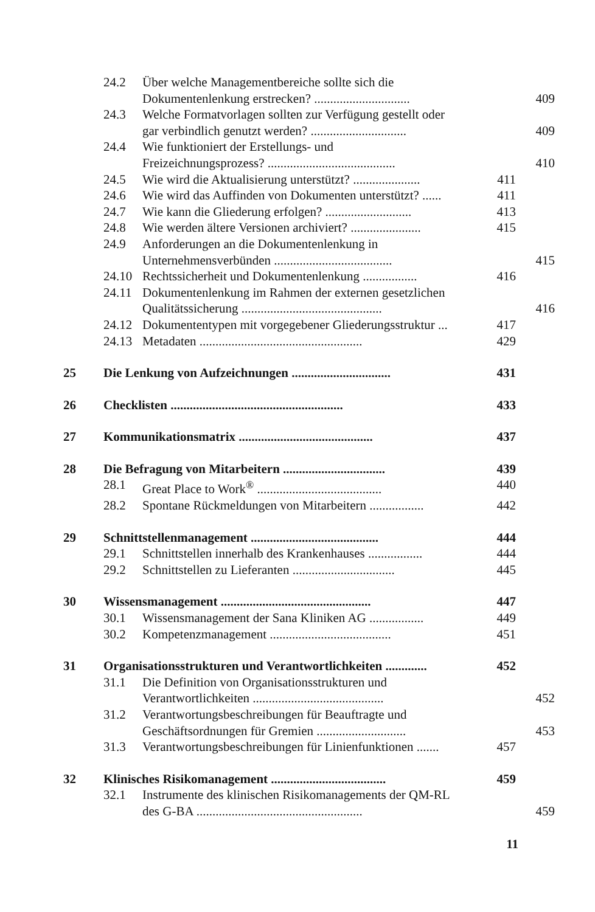24.2 Über welche Managementbereiche sollte sich die
Dokumentenlenkung erstrecken? .............................. 409
24.3 Welche Formatvorlagen sollten zur Verfügung gestellt oder
gar verbindlich genutzt werden? .............................. 409
24.4 Wie funktioniert der Erstellungs- und
Freizeichnungsprozess? ........................................ 410
24.5 Wie wird die Aktualisierung unterstützt? ..................... 411
24.6 Wie wird das Auffinden von Dokumenten unterstützt? ...... 411
24.7 Wie kann die Gliederung erfolgen? ........................... 413
24.8 Wie werden ältere Versionen archiviert? ...................... 415
24.9 Anforderungen an die Dokumentenlenkung in
Unternehmensverbünden ..................................... 415
24.10 Rechtssicherheit und Dokumentenlenkung ................. 416
24.11 Dokumentenlenkung im Rahmen der externen gesetzlichen
Qualitätssicherung ............................................ 416
24.12 Dokumententypen mit vorgegebener Gliederungsstruktur ... 417
24.13 Metadaten ................................................... 429
25 Die Lenkung von Aufzeichnungen ............................... 431
26 Checklisten ...................................................... 433
27 Kommunikationsmatrix .......................................... 437
28 Die Befragung von Mitarbeitern ................................ 439
28.1 Great Place to Work<sup>®</sup> ....................................... 440
28.2 Spontane Rückmeldungen von Mitarbeitern ................. 442
29 Schnittstellenmanagement ........................................ 444
29.1 Schnittstellen innerhalb des Krankenhauses ................. 444
29.2 Schnittstellen zu Lieferanten ................................ 445
30 Wissensmanagement ............................................... 447
30.1 Wissensmanagement der Sana Kliniken AG ................. 449
30.2 Kompetenzmanagement ...................................... 451
31 Organisationsstrukturen und Verantwortlichkeiten ............. 452
31.1 Die Definition von Organisationsstrukturen und
Verantwortlichkeiten ......................................... 452
31.2 Verantwortungsbeschreibungen für Beauftragte und
Geschäftsordnungen für Gremien ............................ 453
31.3 Verantwortungsbeschreibungen für Linienfunktionen ....... 457
32 Klinisches Risikomanagement .................................... 459
32.1 Instrumente des klinischen Risikomanagements der QM-RL
des G-BA .................................................... 459
11